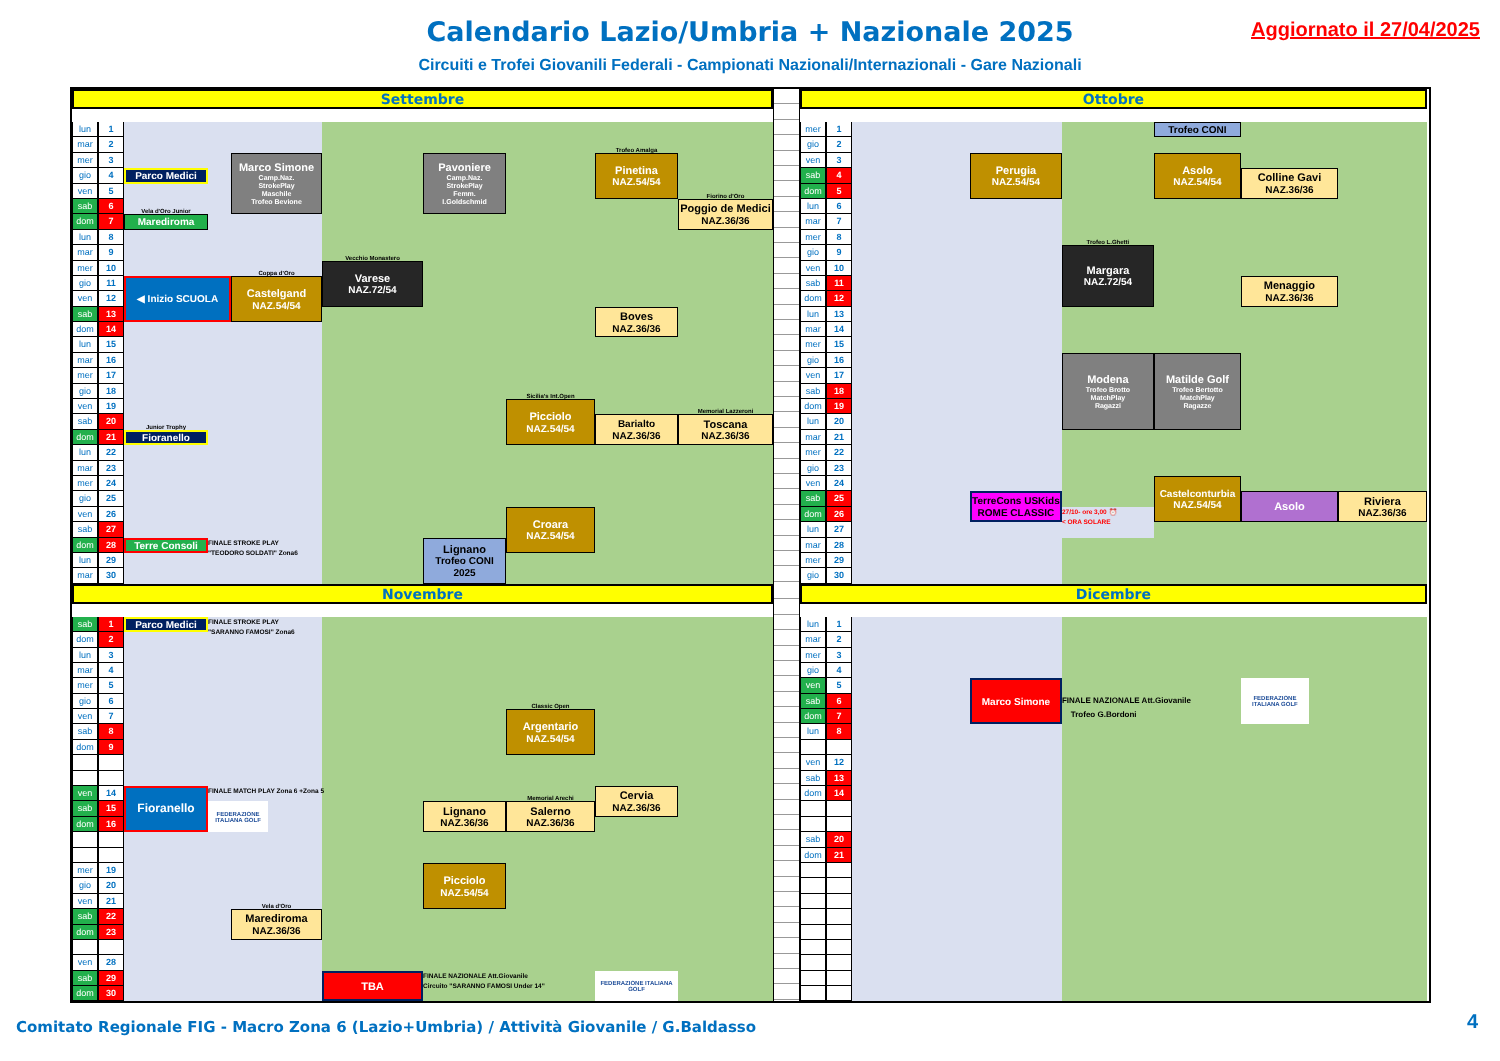Calendario Lazio/Umbria + Nazionale 2025
Aggiornato il 27/04/2025
Circuiti e Trofei Giovanili Federali - Campionati Nazionali/Internazionali - Gare Nazionali
Settembre
lun
1
mar
2
mer
3
gio
4
ven
5
sab
6
dom
7
lun
8
mar
9
mer
10
gio
11
ven
12
sab
13
dom
14
lun
15
mar
16
mer
17
gio
18
ven
19
sab
20
dom
21
lun
22
mar
23
mer
24
gio
25
ven
26
sab
27
dom
28
lun
29
mar
30
Parco Medici
Marco Simone
Camp.Naz.
StrokePlay
Maschile
Trofeo Bevione
Pavoniere
Camp.Naz.
StrokePlay
Femm.
I.Goldschmid
Trofeo Amalga
Pinetina
NAZ.54/54
Fiorino d'Oro
Poggio de Medici
NAZ.36/36
Vela d'Oro Junior
Marediroma
Vecchio Monastero
Varese
NAZ.72/54
Coppa d'Oro
Castelgand
NAZ.54/54
◀ Inizio SCUOLA
Boves
NAZ.36/36
Sicilia's Int.Open
Picciolo
NAZ.54/54
Barialto
NAZ.36/36
Memorial Lazzeroni
Toscana
NAZ.36/36
Junior Trophy
Fioranello
Croara
NAZ.54/54
Lignano
Trofeo CONI
2025
Terre Consoli
FINALE STROKE PLAY
"TEODORO SOLDATI" Zona6
Ottobre
mer
1
gio
2
ven
3
sab
4
dom
5
lun
6
mar
7
mer
8
gio
9
ven
10
sab
11
dom
12
lun
13
mar
14
mer
15
gio
16
ven
17
sab
18
dom
19
lun
20
mar
21
mer
22
gio
23
ven
24
sab
25
dom
26
lun
27
mar
28
mer
29
gio
30
Trofeo CONI
Perugia
NAZ.54/54
Asolo
NAZ.54/54
Colline Gavi
NAZ.36/36
Trofeo L.Ghetti
Margara
NAZ.72/54
Menaggio
NAZ.36/36
Modena
Trofeo Brotto
MatchPlay
Ragazzi
Matilde Golf
Trofeo Bertotto
MatchPlay
Ragazze
TerreCons USKids
ROME CLASSIC
27/10- ore 3,00 ⏰
< ORA SOLARE
Castelconturbia
NAZ.54/54
Asolo
Riviera
NAZ.36/36
Novembre
sab
1
dom
2
lun
3
mar
4
mer
5
gio
6
ven
7
sab
8
dom
9
ven
14
sab
15
dom
16
mer
19
gio
20
ven
21
sab
22
dom
23
ven
28
sab
29
dom
30
Parco Medici
FINALE STROKE PLAY
"SARANNO FAMOSI" Zona6
Classic Open
Argentario
NAZ.54/54
Fioranello
FINALE MATCH PLAY Zona 6 +Zona 5
FEDERAZIONE ITALIANA GOLF
Cervia
NAZ.36/36
Memorial Arechi
Lignano
NAZ.36/36
Salerno
NAZ.36/36
Picciolo
NAZ.54/54
Vela d'Oro
Marediroma
NAZ.36/36
TBA
FINALE NAZIONALE Att.Giovanile
Circuito "SARANNO FAMOSI Under 14"
FEDERAZIONE ITALIANA GOLF
Dicembre
lun
1
mar
2
mer
3
gio
4
ven
5
sab
6
dom
7
lun
8
ven
12
sab
13
dom
14
sab
20
dom
21
Marco Simone
FINALE NAZIONALE Att.Giovanile
Trofeo G.Bordoni
FEDERAZIONE ITALIANA GOLF
Comitato Regionale FIG - Macro Zona 6 (Lazio+Umbria) / Attività Giovanile / G.Baldasso
4